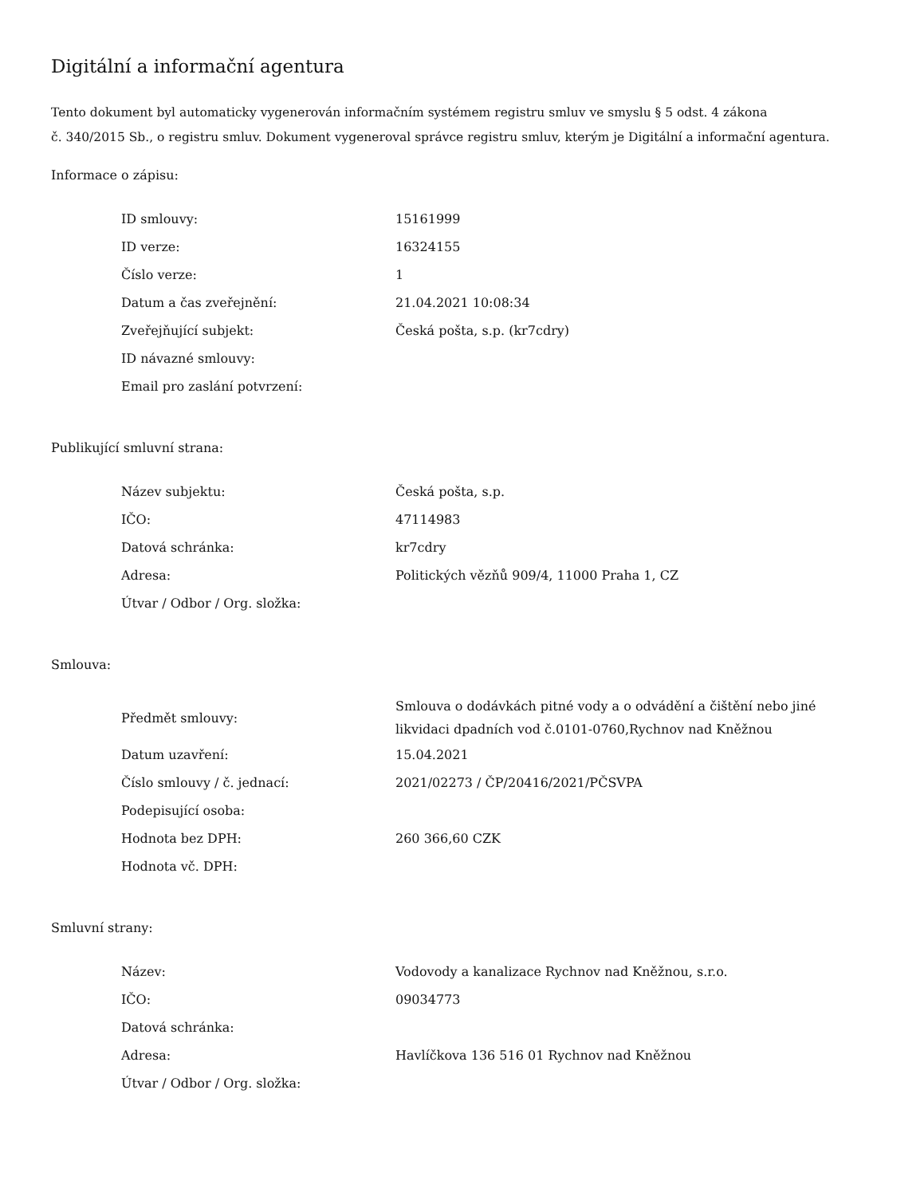Digitální a informační agentura
Tento dokument byl automaticky vygenerován informačním systémem registru smluv ve smyslu § 5 odst. 4 zákona
č. 340/2015 Sb., o registru smluv. Dokument vygeneroval správce registru smluv, kterým je Digitální a informační agentura.
Informace o zápisu:
| ID smlouvy: | 15161999 |
| ID verze: | 16324155 |
| Číslo verze: | 1 |
| Datum a čas zveřejnění: | 21.04.2021 10:08:34 |
| Zveřejňující subjekt: | Česká pošta, s.p. (kr7cdry) |
| ID návazné smlouvy: | |
| Email pro zaslání potvrzení: | |
Publikující smluvní strana:
| Název subjektu: | Česká pošta, s.p. |
| IČO: | 47114983 |
| Datová schránka: | kr7cdry |
| Adresa: | Politických vězňů 909/4, 11000 Praha 1, CZ |
| Útvar / Odbor / Org. složka: | |
Smlouva:
| Předmět smlouvy: | Smlouva o dodávkách pitné vody a o odvádění a čištění nebo jiné likvidaci dpadních vod č.0101-0760,Rychnov nad Kněžnou |
| Datum uzavření: | 15.04.2021 |
| Číslo smlouvy / č. jednací: | 2021/02273 / ČP/20416/2021/PČSVPA |
| Podepisující osoba: | |
| Hodnota bez DPH: | 260 366,60 CZK |
| Hodnota vč. DPH: | |
Smluvní strany:
| Název: | Vodovody a kanalizace Rychnov nad Kněžnou, s.r.o. |
| IČO: | 09034773 |
| Datová schránka: | |
| Adresa: | Havlíčkova 136 516 01 Rychnov nad Kněžnou |
| Útvar / Odbor / Org. složka: | |